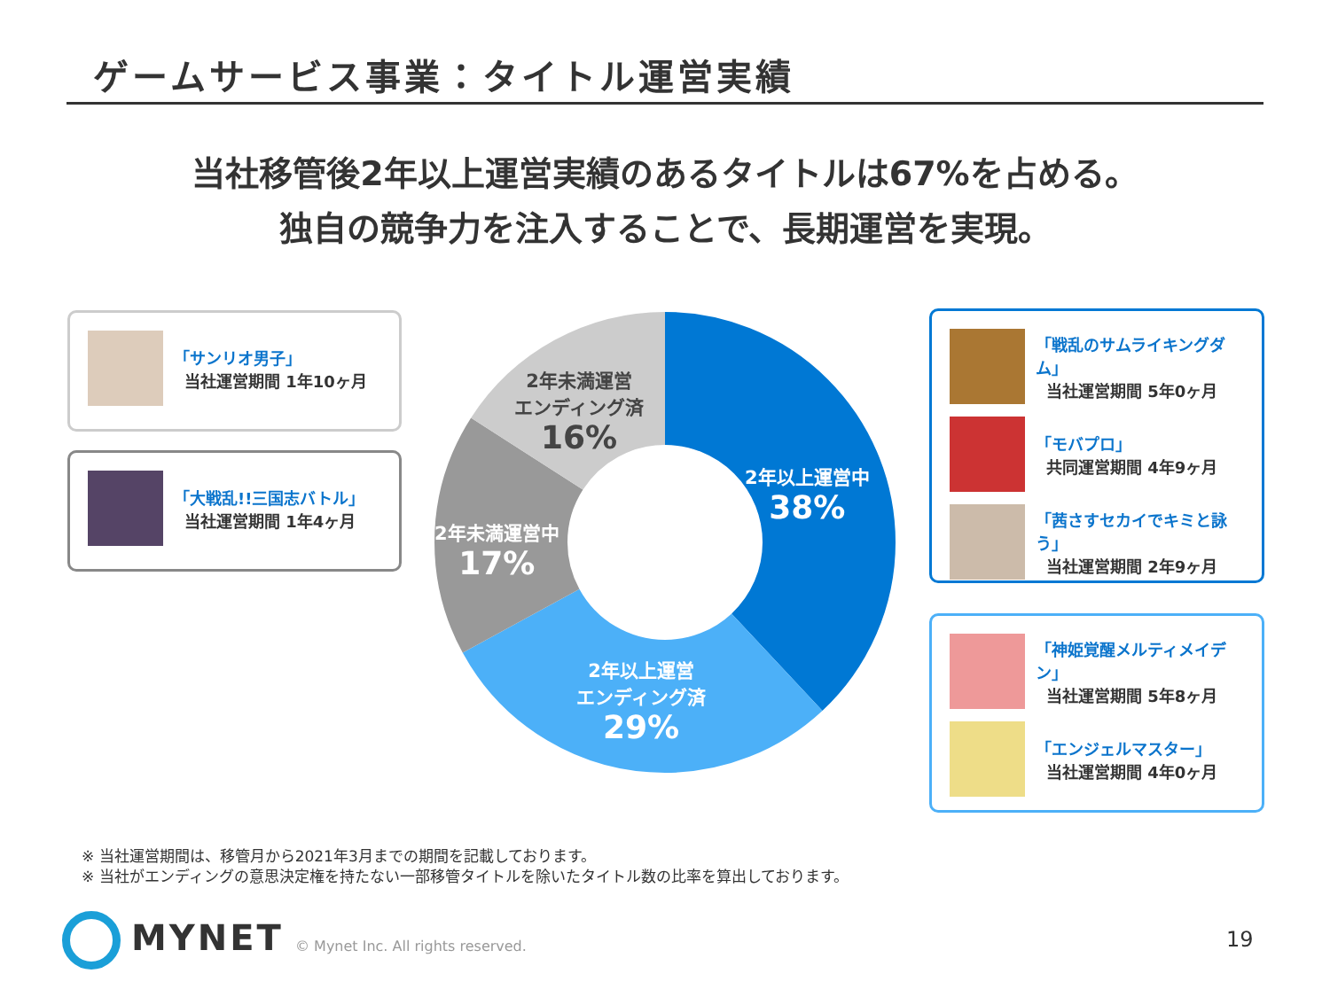ゲームサービス事業：タイトル運営実績
当社移管後2年以上運営実績のあるタイトルは67%を占める。
独自の競争力を注入することで、長期運営を実現。
「サンリオ男子」
当社運営期間 1年10ヶ月
「大戦乱!!三国志バトル」
当社運営期間 1年4ヶ月
2年以上運営中
38%
2年以上運営
エンディング済
29%
2年未満運営中
17%
2年未満運営
エンディング済
16%
「戦乱のサムライキングダム」
当社運営期間 5年0ヶ月
「モバプロ」
共同運営期間 4年9ヶ月
「茜さすセカイでキミと詠う」
当社運営期間 2年9ヶ月
「神姫覚醒メルティメイデン」
当社運営期間 5年8ヶ月
「エンジェルマスター」
当社運営期間 4年0ヶ月
※ 当社運営期間は、移管月から2021年3月までの期間を記載しております。
※ 当社がエンディングの意思決定権を持たない一部移管タイトルを除いたタイトル数の比率を算出しております。
MYNET
© Mynet Inc. All rights reserved.
19